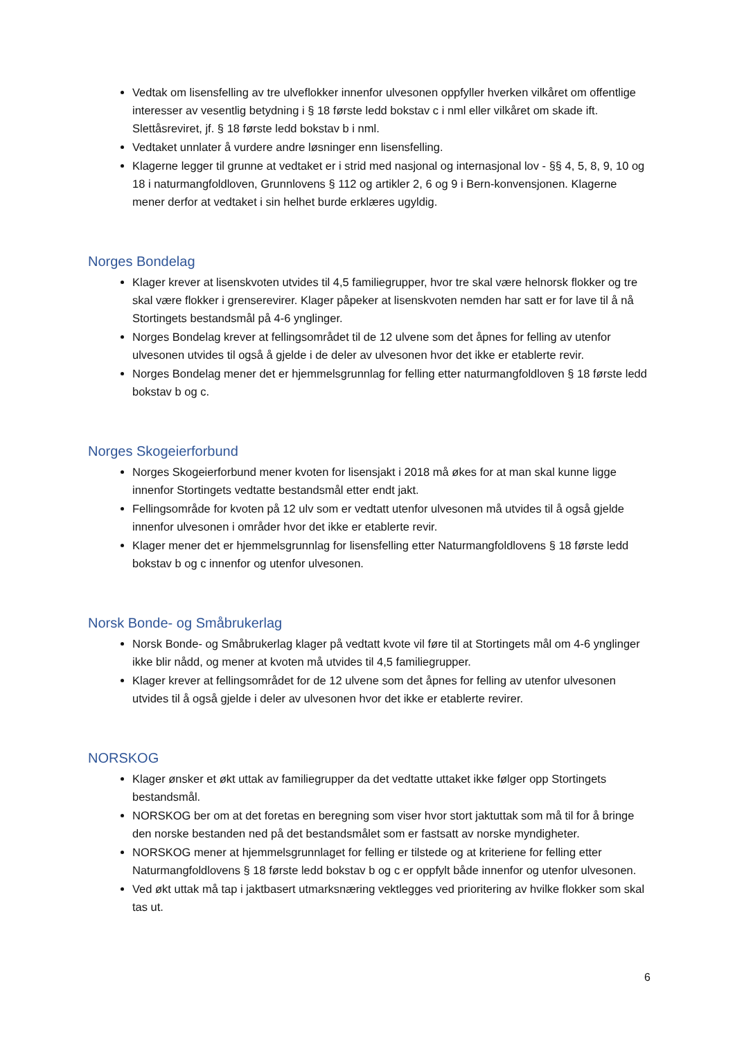Vedtak om lisensfelling av tre ulveflokker innenfor ulvesonen oppfyller hverken vilkåret om offentlige interesser av vesentlig betydning i § 18 første ledd bokstav c i nml eller vilkåret om skade ift. Slettåsreviret, jf. § 18 første ledd bokstav b i nml.
Vedtaket unnlater å vurdere andre løsninger enn lisensfelling.
Klagerne legger til grunne at vedtaket er i strid med nasjonal og internasjonal lov - §§ 4, 5, 8, 9, 10 og 18 i naturmangfoldloven, Grunnlovens § 112 og artikler 2, 6 og 9 i Bern-konvensjonen. Klagerne mener derfor at vedtaket i sin helhet burde erklæres ugyldig.
Norges Bondelag
Klager krever at lisenskvoten utvides til 4,5 familiegrupper, hvor tre skal være helnorsk flokker og tre skal være flokker i grenserevirer. Klager påpeker at lisenskvoten nemden har satt er for lave til å nå Stortingets bestandsmål på 4-6 ynglinger.
Norges Bondelag krever at fellingsområdet til de 12 ulvene som det åpnes for felling av utenfor ulvesonen utvides til også å gjelde i de deler av ulvesonen hvor det ikke er etablerte revir.
Norges Bondelag mener det er hjemmelsgrunnlag for felling etter naturmangfoldloven § 18 første ledd bokstav b og c.
Norges Skogeierforbund
Norges Skogeierforbund mener kvoten for lisensjakt i 2018 må økes for at man skal kunne ligge innenfor Stortingets vedtatte bestandsmål etter endt jakt.
Fellingsområde for kvoten på 12 ulv som er vedtatt utenfor ulvesonen må utvides til å også gjelde innenfor ulvesonen i områder hvor det ikke er etablerte revir.
Klager mener det er hjemmelsgrunnlag for lisensfelling etter Naturmangfoldlovens § 18 første ledd bokstav b og c innenfor og utenfor ulvesonen.
Norsk Bonde- og Småbrukerlag
Norsk Bonde- og Småbrukerlag klager på vedtatt kvote vil føre til at Stortingets mål om 4-6 ynglinger ikke blir nådd, og mener at kvoten må utvides til 4,5 familiegrupper.
Klager krever at fellingsområdet for de 12 ulvene som det åpnes for felling av utenfor ulvesonen utvides til å også gjelde i deler av ulvesonen hvor det ikke er etablerte revirer.
NORSKOG
Klager ønsker et økt uttak av familiegrupper da det vedtatte uttaket ikke følger opp Stortingets bestandsmål.
NORSKOG ber om at det foretas en beregning som viser hvor stort jaktuttak som må til for å bringe den norske bestanden ned på det bestandsmålet som er fastsatt av norske myndigheter.
NORSKOG mener at hjemmelsgrunnlaget for felling er tilstede og at kriteriene for felling etter Naturmangfoldlovens § 18 første ledd bokstav b og c er oppfylt både innenfor og utenfor ulvesonen.
Ved økt uttak må tap i jaktbasert utmarksnæring vektlegges ved prioritering av hvilke flokker som skal tas ut.
6